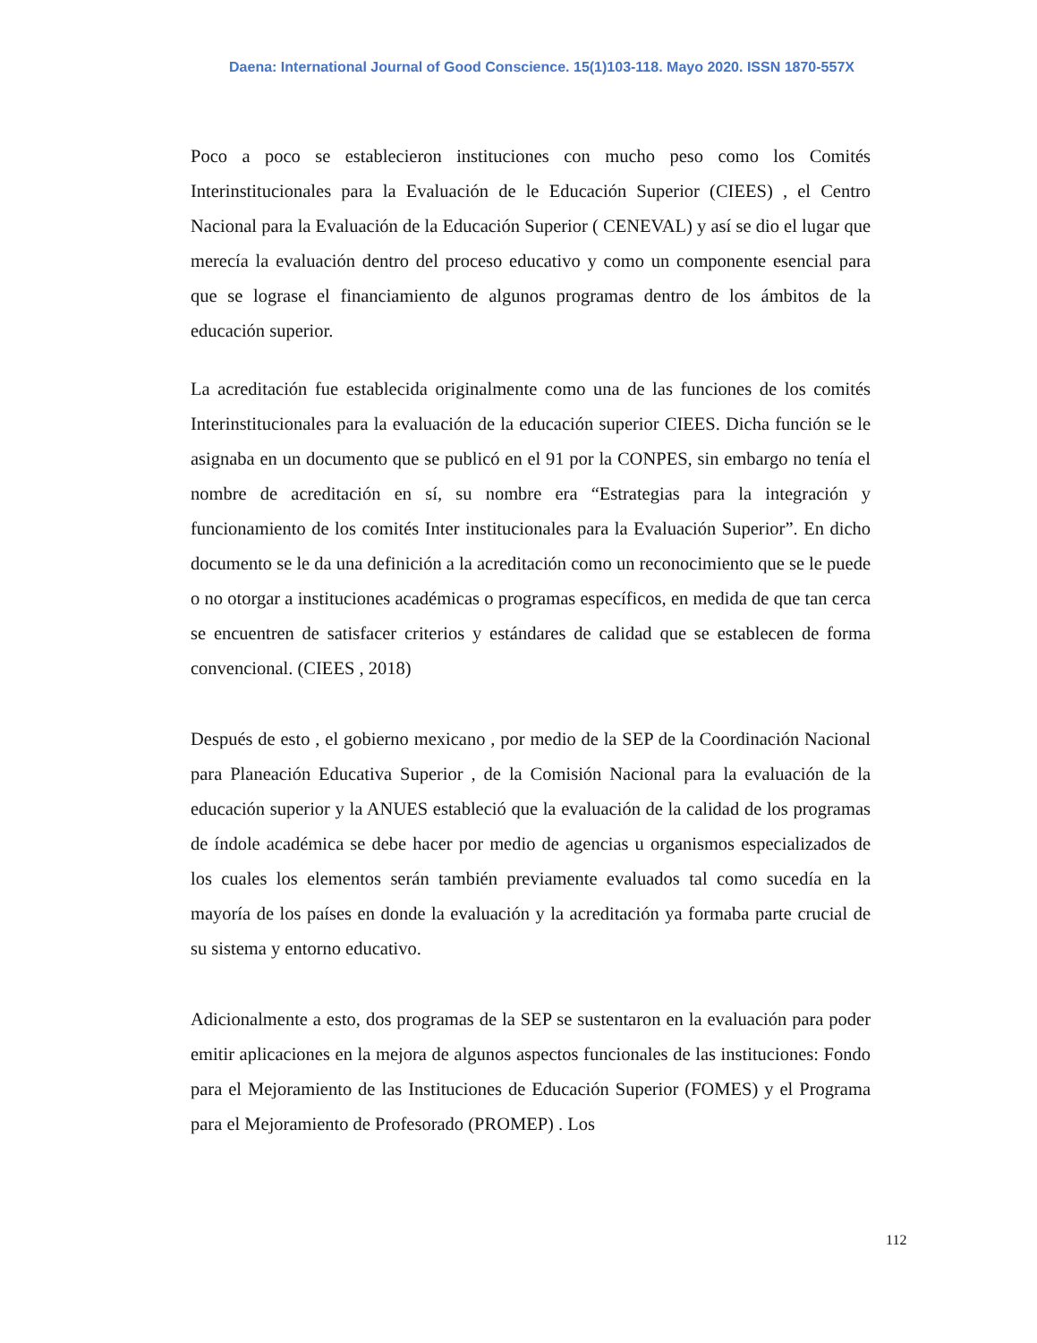Daena: International Journal of Good Conscience. 15(1)103-118. Mayo 2020. ISSN 1870-557X
Poco a poco se establecieron instituciones con mucho peso como los Comités Interinstitucionales para la Evaluación de le Educación Superior (CIEES) , el Centro Nacional para la Evaluación de la Educación Superior ( CENEVAL) y así se dio el lugar que merecía la evaluación dentro del proceso educativo y como un componente esencial para que se lograse el financiamiento de algunos programas dentro de los ámbitos de la educación superior.
La acreditación fue establecida originalmente como una de las funciones de los comités Interinstitucionales para la evaluación de la educación superior CIEES. Dicha función se le asignaba en un documento que se publicó en el 91 por la CONPES, sin embargo no tenía el nombre de acreditación en sí, su nombre era “Estrategias para la integración y funcionamiento de los comités Inter institucionales para la Evaluación Superior”. En dicho documento se le da una definición a la acreditación como un reconocimiento que se le puede o no otorgar a instituciones académicas o programas específicos, en medida de que tan cerca se encuentren de satisfacer criterios y estándares de calidad que se establecen de forma convencional. (CIEES , 2018)
Después de esto , el gobierno mexicano , por medio de la SEP de la Coordinación Nacional para Planeación Educativa Superior , de la Comisión Nacional para la evaluación de la educación superior y la ANUES estableció que la evaluación de la calidad de los programas de índole académica se debe hacer por medio de agencias u organismos especializados de los cuales los elementos serán también previamente evaluados tal como sucedía en la mayoría de los países en donde la evaluación y la acreditación ya formaba parte crucial de su sistema y entorno educativo.
Adicionalmente a esto, dos programas de la SEP se sustentaron en la evaluación para poder emitir aplicaciones en la mejora de algunos aspectos funcionales de las instituciones: Fondo para el Mejoramiento de las Instituciones de Educación Superior (FOMES) y el Programa para el Mejoramiento de Profesorado (PROMEP) . Los
112